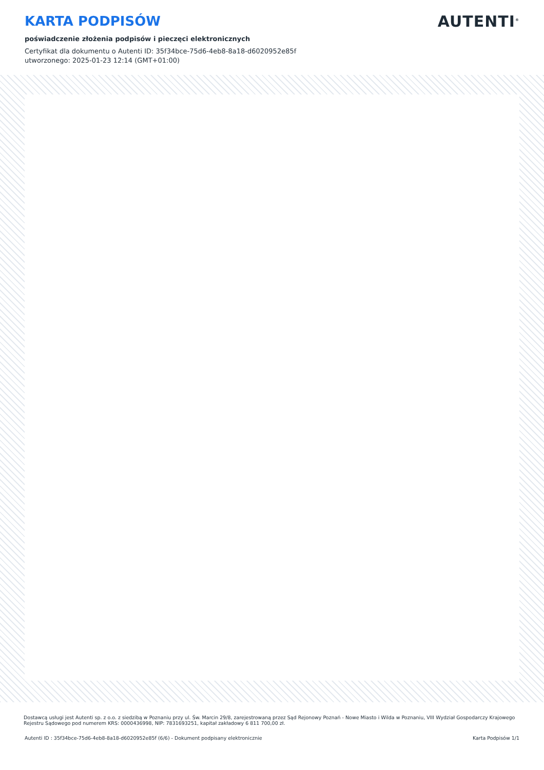KARTA PODPISÓW
poświadczenie złożenia podpisów i pieczęci elektronicznych
Certyfikat dla dokumentu o Autenti ID: 35f34bce-75d6-4eb8-8a18-d6020952e85f
utworzonego: 2025-01-23 12:14 (GMT+01:00)
AUTENTI<sup>®</sup>
Dostawcą usługi jest Autenti sp. z o.o. z siedzibą w Poznaniu przy ul. Św. Marcin 29/8, zarejestrowaną przez Sąd Rejonowy Poznań - Nowe Miasto i Wilda w Poznaniu, VIII Wydział Gospodarczy Krajowego Rejestru Sądowego pod numerem KRS: 0000436998, NIP: 7831693251, kapitał zakładowy 6 811 700,00 zł.
Autenti ID : 35f34bce-75d6-4eb8-8a18-d6020952e85f (6/6) - Dokument podpisany elektronicznie Karta Podpisów 1/1